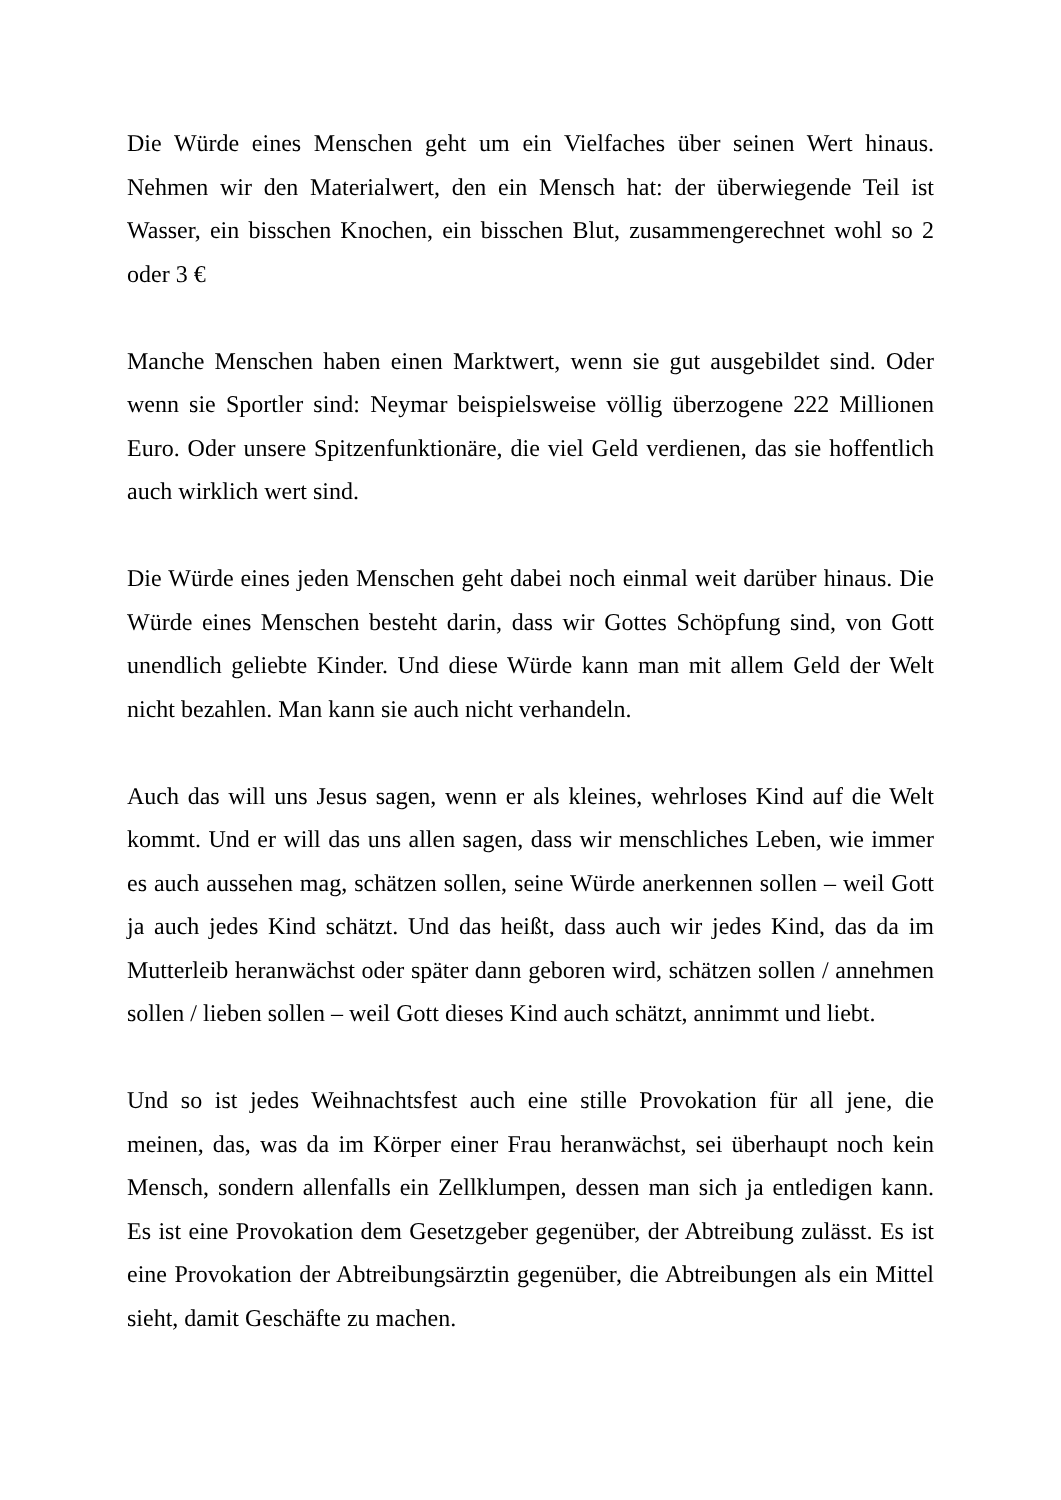Die Würde eines Menschen geht um ein Vielfaches über seinen Wert hinaus. Nehmen wir den Materialwert, den ein Mensch hat: der überwiegende Teil ist Wasser, ein bisschen Knochen, ein bisschen Blut, zusammengerechnet wohl so 2 oder 3 €
Manche Menschen haben einen Marktwert, wenn sie gut ausgebildet sind. Oder wenn sie Sportler sind: Neymar beispielsweise völlig überzogene 222 Millionen Euro. Oder unsere Spitzenfunktionäre, die viel Geld verdienen, das sie hoffentlich auch wirklich wert sind.
Die Würde eines jeden Menschen geht dabei noch einmal weit darüber hinaus. Die Würde eines Menschen besteht darin, dass wir Gottes Schöpfung sind, von Gott unendlich geliebte Kinder. Und diese Würde kann man mit allem Geld der Welt nicht bezahlen. Man kann sie auch nicht verhandeln.
Auch das will uns Jesus sagen, wenn er als kleines, wehrloses Kind auf die Welt kommt. Und er will das uns allen sagen, dass wir menschliches Leben, wie immer es auch aussehen mag, schätzen sollen, seine Würde anerkennen sollen – weil Gott ja auch jedes Kind schätzt. Und das heißt, dass auch wir jedes Kind, das da im Mutterleib heranwächst oder später dann geboren wird, schätzen sollen / annehmen sollen / lieben sollen – weil Gott dieses Kind auch schätzt, annimmt und liebt.
Und so ist jedes Weihnachtsfest auch eine stille Provokation für all jene, die meinen, das, was da im Körper einer Frau heranwächst, sei überhaupt noch kein Mensch, sondern allenfalls ein Zellklumpen, dessen man sich ja entledigen kann. Es ist eine Provokation dem Gesetzgeber gegenüber, der Abtreibung zulässt. Es ist eine Provokation der Abtreibungsärztin gegenüber, die Abtreibungen als ein Mittel sieht, damit Geschäfte zu machen.